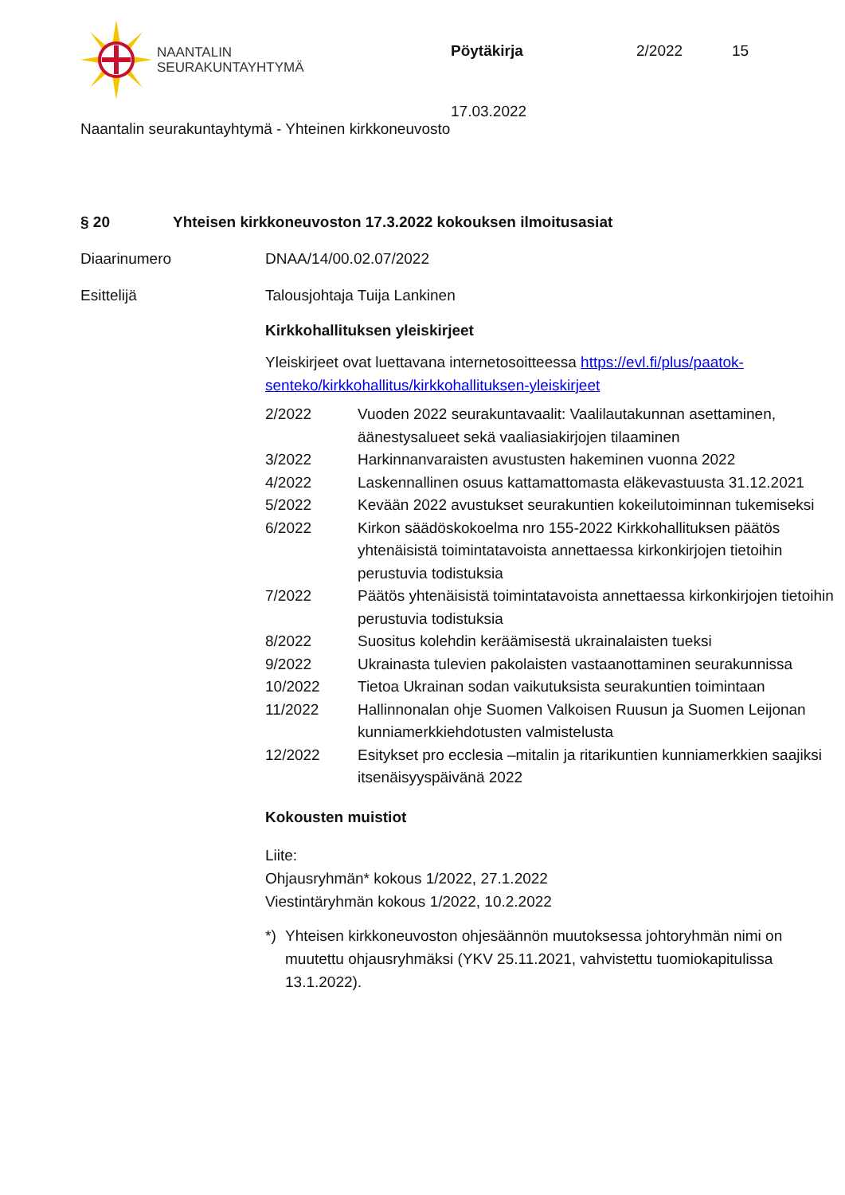NAANTALIN
SEURAKUNTAYHTYMÄ
Pöytäkirja 2/2022 15
17.03.2022
Naantalin seurakuntayhtymä - Yhteinen kirkkoneuvosto
§ 20 Yhteisen kirkkoneuvoston 17.3.2022 kokouksen ilmoitusasiat
Diaarinumero DNAA/14/00.02.07/2022
Esittelijä Talousjohtaja Tuija Lankinen
Kirkkohallituksen yleiskirjeet
Yleiskirjeet ovat luettavana internetosoitteessa https://evl.fi/plus/paatok-senteko/kirkkohallitus/kirkkohallituksen-yleiskirjeet
| 2/2022 | Vuoden 2022 seurakuntavaalit: Vaalilautakunnan asettaminen, äänestysalueet sekä vaaliasiakirjojen tilaaminen |
| 3/2022 | Harkinnanvaraisten avustusten hakeminen vuonna 2022 |
| 4/2022 | Laskennallinen osuus kattamattomasta eläkevastuusta 31.12.2021 |
| 5/2022 | Kevään 2022 avustukset seurakuntien kokeilutoiminnan tukemiseksi |
| 6/2022 | Kirkon säädöskokoelma nro 155-2022 Kirkkohallituksen päätös yhtenäisistä toimintatavoista annettaessa kirkonkirjojen tietoihin perustuvia todistuksia |
| 7/2022 | Päätös yhtenäisistä toimintatavoista annettaessa kirkonkirjojen tietoihin perustuvia todistuksia |
| 8/2022 | Suositus kolehdin keräämisestä ukrainalaisten tueksi |
| 9/2022 | Ukrainasta tulevien pakolaisten vastaanottaminen seurakunnissa |
| 10/2022 | Tietoa Ukrainan sodan vaikutuksista seurakuntien toimintaan |
| 11/2022 | Hallinnonalan ohje Suomen Valkoisen Ruusun ja Suomen Leijonan kunniamerkkiehdotusten valmistelusta |
| 12/2022 | Esitykset pro ecclesia –mitalin ja ritarikuntien kunniamerkkien saajiksi itsenäisyyspäivänä 2022 |
Kokousten muistiot
Liite:
Ohjausryhmän* kokous 1/2022, 27.1.2022
Viestintäryhmän kokous 1/2022, 10.2.2022
*) Yhteisen kirkkoneuvoston ohjesäännön muutoksessa johtoryhmän nimi on muutettu ohjausryhmäksi (YKV 25.11.2021, vahvistettu tuomiokapitulissa 13.1.2022).